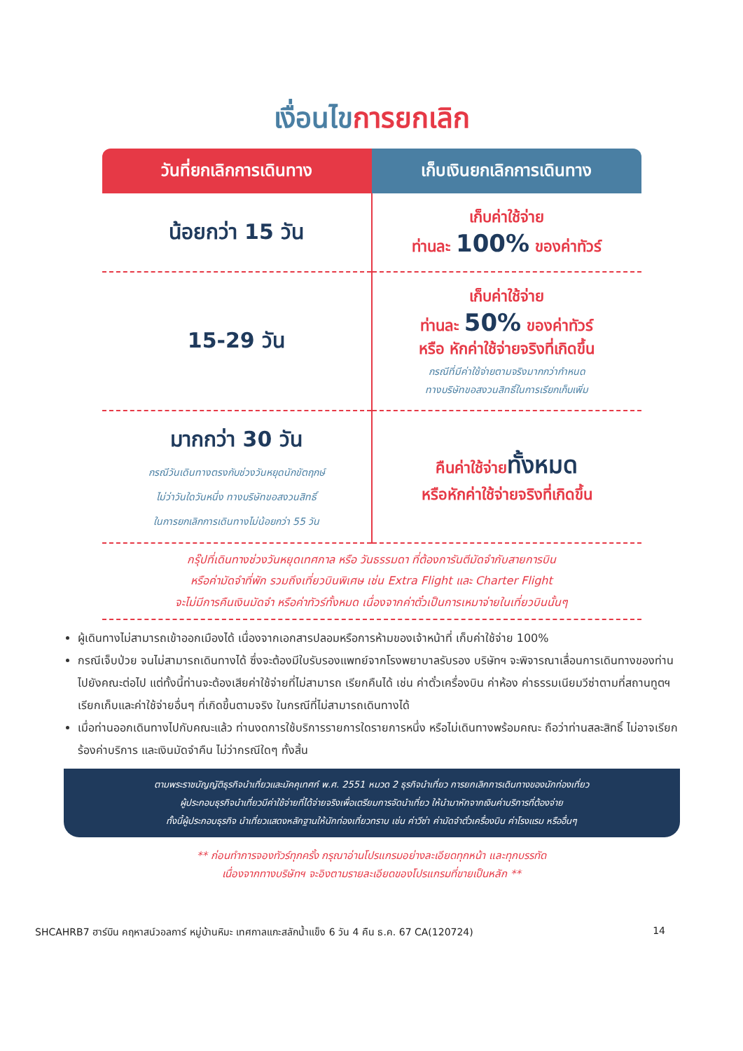เงื่อนไขการยกเลิก
| วันที่ยกเลิกการเดินทาง | เก็บเงินยกเลิกการเดินทาง |
| --- | --- |
| น้อยกว่า 15 วัน | เก็บค่าใช้จ่าย ท่านละ 100% ของค่าทัวร์ |
| 15-29 วัน | เก็บค่าใช้จ่าย ท่านละ 50% ของค่าทัวร์ หรือ หักค่าใช้จ่ายจริงที่เกิดขึ้น กรณีที่มีค่าใช้จ่ายตามจริงมากกว่ากำหนด ทางบริษัทขอสงวนสิทธิ์ในการเรียกเก็บเพิ่ม |
| มากกว่า 30 วัน กรณีวันเดินทางตรงกับช่วงวันหยุดนักขัตฤกษ์ ไม่ว่าวันใดวันหนึ่ง ทางบริษัทขอสงวนสิทธิ์ ในการยกเลิกการเดินทางไม่น้อยกว่า 55 วัน | คืนค่าใช้จ่าย ทั้งหมด หรือหักค่าใช้จ่ายจริงที่เกิดขึ้น |
กรุ๊ปที่เดินทางช่วงวันหยุดเทศกาล หรือ วันธรรมดา ที่ต้องการันตีมัดจำกับสายการบิน
หรือค่ามัดจำที่พัก รวมถึงเที่ยวบินพิเศษ เช่น Extra Flight และ Charter Flight
จะไม่มีการคืนเงินมัดจำ หรือค่าทัวร์ทั้งหมด เนื่องจากค่าตั๋วเป็นการเหมาจ่ายในเที่ยวบินนั้นๆ
ผู้เดินทางไม่สามารถเข้าออกเมืองได้ เนื่องจากเอกสารปลอมหรือการห้ามของเจ้าหน้าที่ เก็บค่าใช้จ่าย 100%
กรณีเจ็บป่วย จนไม่สามารถเดินทางได้ ซึ่งจะต้องมีใบรับรองแพทย์จากโรงพยาบาลรับรอง บริษัทฯ จะพิจารณาเลื่อนการเดินทางของท่านไปยังคณะต่อไป แต่ทั้งนี้ท่านจะต้องเสียค่าใช้จ่ายที่ไม่สามารถ เรียกคืนได้ เช่น ค่าตั๋วเครื่องบิน ค่าห้อง ค่าธรรมเนียมวีซ่าตามที่สถานทูตฯ เรียกเก็บและค่าใช้จ่ายอื่นๆ ที่เกิดขึ้นตามจริง ในกรณีที่ไม่สามารถเดินทางได้
เมื่อท่านออกเดินทางไปกับคณะแล้ว ท่านงดการใช้บริการรายการใดรายการหนึ่ง หรือไม่เดินทางพร้อมคณะ ถือว่าท่านสละสิทธิ์ ไม่อาจเรียกร้องค่าบริการ และเงินมัดจำคืน ไม่ว่ากรณีใดๆ ทั้งสิ้น
ตามพระราชบัญญัติธุรกิจนำเที่ยวและมัคคุเทศก์ พ.ศ. 2551 หมวด 2 ธุรกิจนำเที่ยว การยกเลิกการเดินทางของนักท่องเที่ยว
ผู้ประกอบธุรกิจนำเที่ยวมีค่าใช้จ่ายที่ได้จ่ายจริงเพื่อเตรียมการจัดนำเที่ยว ให้นำมาหักจากเงินค่าบริการที่ต้องจ่าย
ทั้งนี้ผู้ประกอบธุรกิจ นำเที่ยวแสดงหลักฐานให้นักท่องเที่ยวทราบ เช่น ค่าวีซ่า ค่ามัดจำตั๋วเครื่องบิน ค่าโรงแรม หรืออื่นๆ
** ก่อนทำการจองทัวร์ทุกครั้ง กรุณาอ่านโปรแกรมอย่างละเอียดทุกหน้า และทุกบรรทัด
เนื่องจากทางบริษัทฯ จะอิงตามรายละเอียดของโปรแกรมที่ขายเป็นหลัก **
SHCAHRB7 ฮาร์บิน คฤหาสน์วอลการ์ หมู่บ้านหิมะ เทศกาลแกะสลักน้ำแข็ง 6 วัน 4 คืน ธ.ค. 67 CA(120724) 14